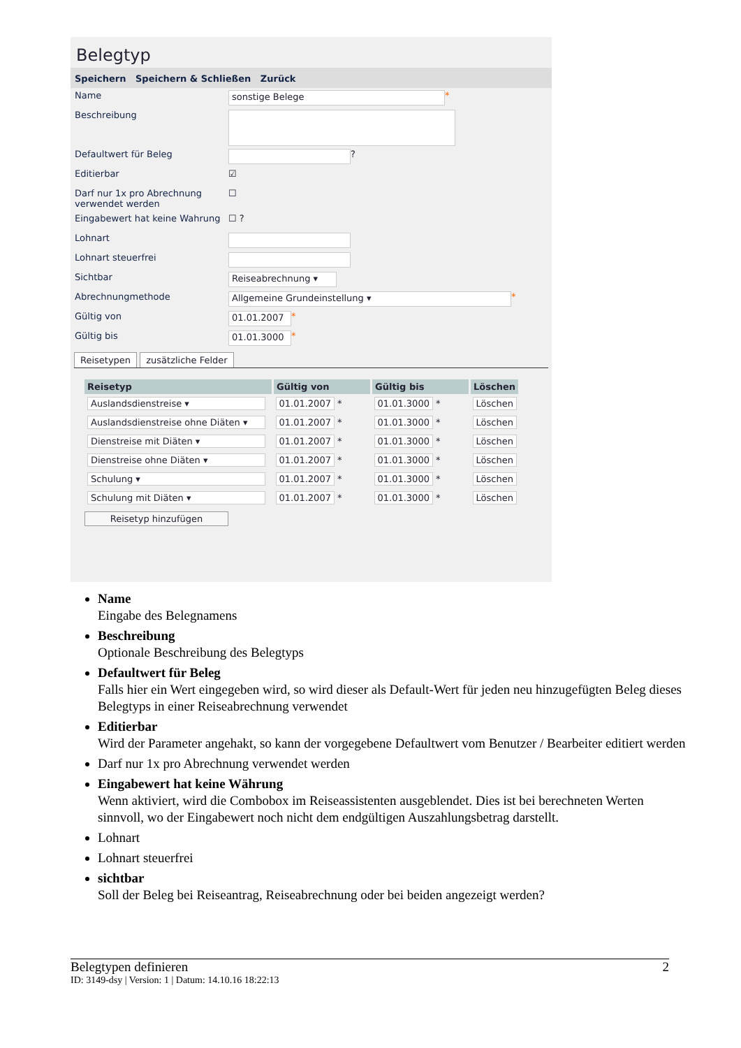Belegtyp
Speichern Speichern & Schließen Zurück
Name
sonstige Belege
*
Beschreibung
Defaultwert für Beleg
?
Editierbar
☑
Darf nur 1x pro Abrechnung verwendet werden
☐
Eingabewert hat keine Wahrung
☐ ?
Lohnart
Lohnart steuerfrei
Sichtbar
Reiseabrechnung ▾
Abrechnungmethode
Allgemeine Grundeinstellung ▾
*
Gültig von
01.01.2007
*
Gültig bis
01.01.3000
*
Reisetypen zusätzliche Felder
| Reisetyp | Gültig von | Gültig bis | Löschen |
| --- | --- | --- | --- |
| Auslandsdienstreise ▾ | 01.01.2007 * | 01.01.3000 * | Löschen |
| Auslandsdienstreise ohne Diäten ▾ | 01.01.2007 * | 01.01.3000 * | Löschen |
| Dienstreise mit Diäten ▾ | 01.01.2007 * | 01.01.3000 * | Löschen |
| Dienstreise ohne Diäten ▾ | 01.01.2007 * | 01.01.3000 * | Löschen |
| Schulung ▾ | 01.01.2007 * | 01.01.3000 * | Löschen |
| Schulung mit Diäten ▾ | 01.01.2007 * | 01.01.3000 * | Löschen |
Reisetyp hinzufügen
Name
Eingabe des Belegnamens
Beschreibung
Optionale Beschreibung des Belegtyps
Defaultwert für Beleg
Falls hier ein Wert eingegeben wird, so wird dieser als Default-Wert für jeden neu hinzugefügten Beleg dieses Belegtyps in einer Reiseabrechnung verwendet
Editierbar
Wird der Parameter angehakt, so kann der vorgegebene Defaultwert vom Benutzer / Bearbeiter editiert werden
Darf nur 1x pro Abrechnung verwendet werden
Eingabewert hat keine Währung
Wenn aktiviert, wird die Combobox im Reiseassistenten ausgeblendet. Dies ist bei berechneten Werten sinnvoll, wo der Eingabewert noch nicht dem endgültigen Auszahlungsbetrag darstellt.
Lohnart
Lohnart steuerfrei
sichtbar
Soll der Beleg bei Reiseantrag, Reiseabrechnung oder bei beiden angezeigt werden?
Belegtypen definieren 2
ID: 3149-dsy | Version: 1 | Datum: 14.10.16 18:22:13